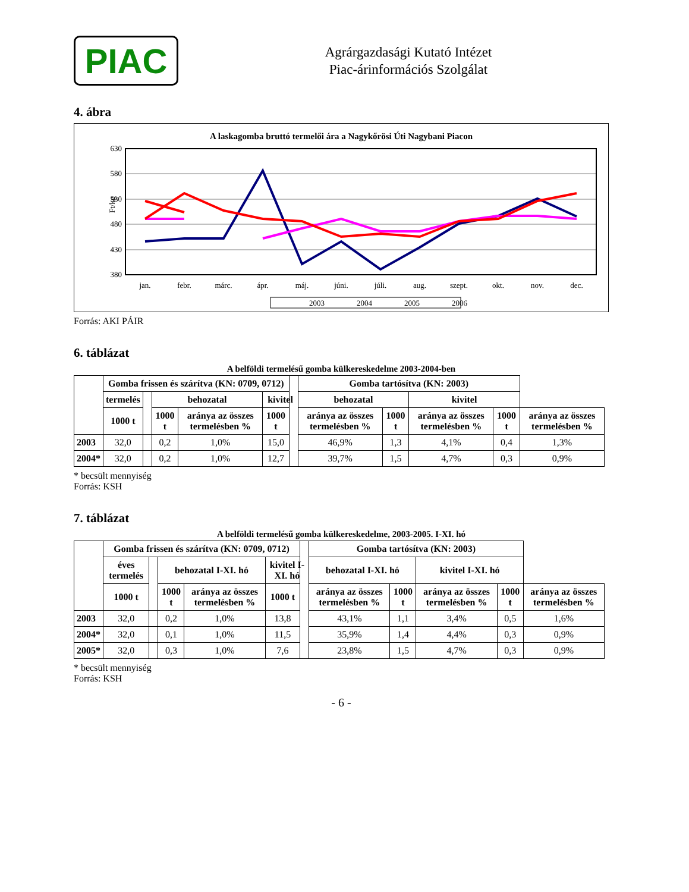PIAC
Agrárgazdasági Kutató Intézet
Piac-árinformációs Szolgálat
4. ábra
A laskagomba bruttó termelői ára a Nagykőrösi Úti Nagybani Piacon
630
580
530
480
430
380
Ft/kg
jan.
febr.
márc.
ápr.
máj.
júni.
júli.
aug.
szept.
okt.
nov.
dec.
2003
2004
2005
2006
Forrás: AKI PÁIR
6. táblázat
A belföldi termelésű gomba külkereskedelme 2003-2004-ben
| | Gomba frissen és szárítva (KN: 0709, 0712) | | | | | | Gomba tartósítva (KN: 2003) | | | | |
| --- | --- | --- | --- | --- | --- | --- | --- | --- | --- | --- | --- |
| | termelés | | behozatal | | kivitel | | behozatal | | kivitel | | |
| | 1000 t | | 1000 t | aránya az összes termelésben % | 1000 t | | aránya az összes termelésben % | 1000 t | aránya az összes termelésben % | 1000 t | aránya az összes termelésben % |
| 2003 | 32,0 | | 0,2 | 1,0% | 15,0 | | 46,9% | 1,3 | 4,1% | 0,4 | 1,3% |
| 2004* | 32,0 | | 0,2 | 1,0% | 12,7 | | 39,7% | 1,5 | 4,7% | 0,3 | 0,9% |
* becsült mennyiség
Forrás: KSH
7. táblázat
A belföldi termelésű gomba külkereskedelme, 2003-2005. I-XI. hó
| | Gomba frissen és szárítva (KN: 0709, 0712) | | | | | | Gomba tartósítva (KN: 2003) | | | | |
| --- | --- | --- | --- | --- | --- | --- | --- | --- | --- | --- | --- |
| | éves termelés | | behozatal I-XI. hó | | kivitel I-XI. hó | | behozatal I-XI. hó | | kivitel I-XI. hó | | |
| | 1000 t | | 1000 t | aránya az összes termelésben % | 1000 t | | aránya az összes termelésben % | 1000 t | aránya az összes termelésben % | 1000 t | aránya az összes termelésben % |
| 2003 | 32,0 | | 0,2 | 1,0% | 13,8 | | 43,1% | 1,1 | 3,4% | 0,5 | 1,6% |
| 2004* | 32,0 | | 0,1 | 1,0% | 11,5 | | 35,9% | 1,4 | 4,4% | 0,3 | 0,9% |
| 2005* | 32,0 | | 0,3 | 1,0% | 7,6 | | 23,8% | 1,5 | 4,7% | 0,3 | 0,9% |
* becsült mennyiség
Forrás: KSH
- 6 -